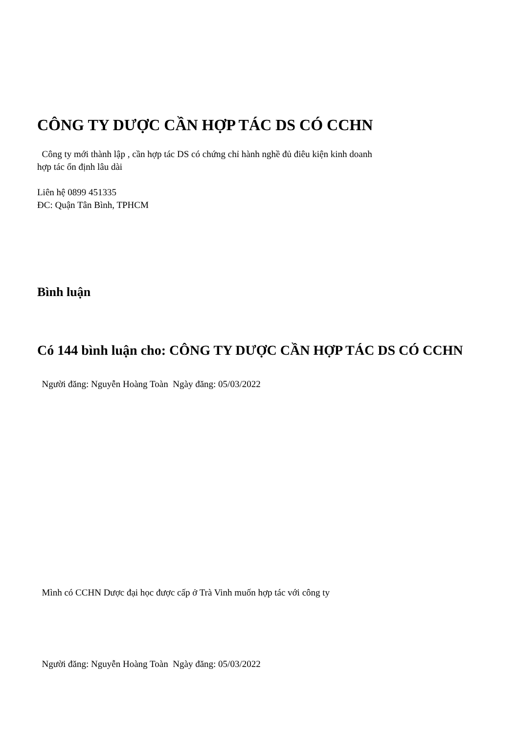CÔNG TY DƯỢC CẦN HỢP TÁC DS CÓ CCHN
Công ty mới thành lập , cần hợp tác DS có chứng chỉ hành nghề đủ điêu kiện kinh doanh
hợp tác ổn định lâu dài
Liên hệ 0899 451335
ĐC: Quận Tân Bình, TPHCM
Bình luận
Có 144 bình luận cho: CÔNG TY DƯỢC CẦN HỢP TÁC DS CÓ CCHN
Người đăng: Nguyễn Hoàng Toàn Ngày đăng: 05/03/2022
Mình có CCHN Dược đại học được cấp ở Trà Vinh muốn hợp tác với công ty
Người đăng: Nguyễn Hoàng Toàn Ngày đăng: 05/03/2022